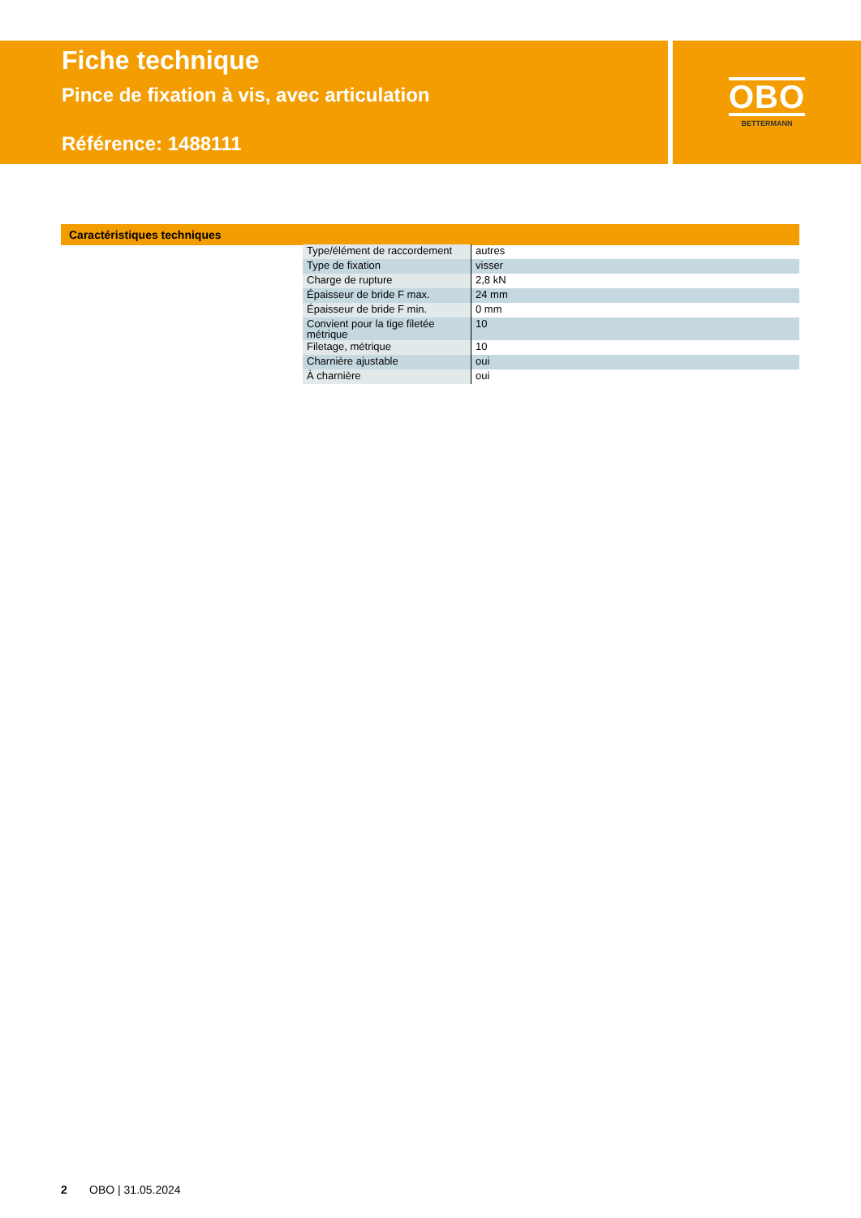Fiche technique
Pince de fixation à vis, avec articulation
Référence: 1488111
OBO
BETTERMANN
Caractéristiques techniques
| Type/élément de raccordement | autres |
| Type de fixation | visser |
| Charge de rupture | 2,8 kN |
| Épaisseur de bride F max. | 24 mm |
| Épaisseur de bride F min. | 0 mm |
| Convient pour la tige filetée métrique | 10 |
| Filetage, métrique | 10 |
| Charnière ajustable | oui |
| À charnière | oui |
2 OBO | 31.05.2024